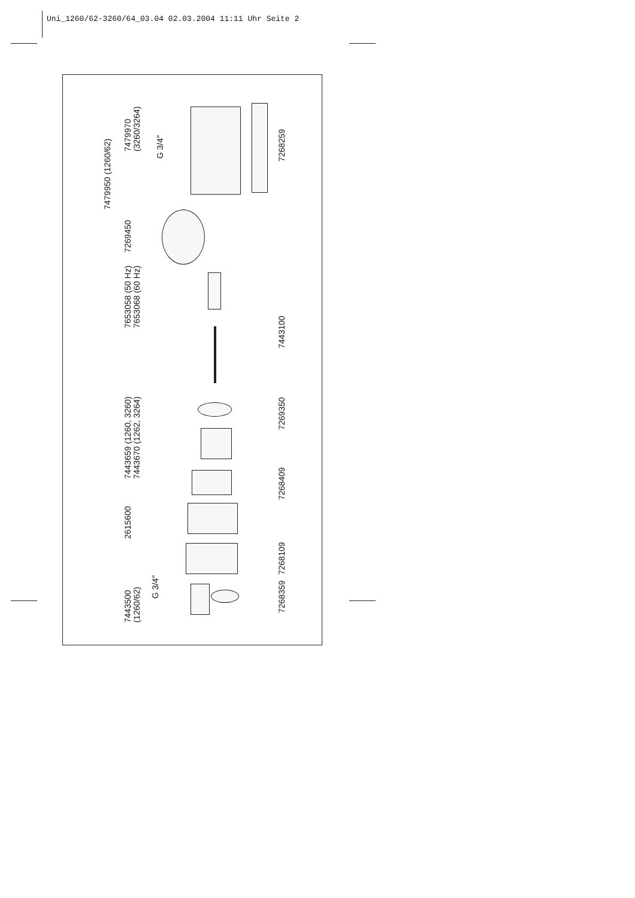Uni_1260/62-3260/64_03.04 02.03.2004 11:11 Uhr Seite 2
7479950 (1260/62)
7479970
(3260/3264)
G 3/4″ 7268259
7269450
7653058 (50 Hz)
7653068 (60 Hz)
7443100
7443659 (1260, 3260)
7443670 (1262, 3264)
7269350
7268409
2615600
7268109
G 3/4″
7443500
(1260/62)
7268359